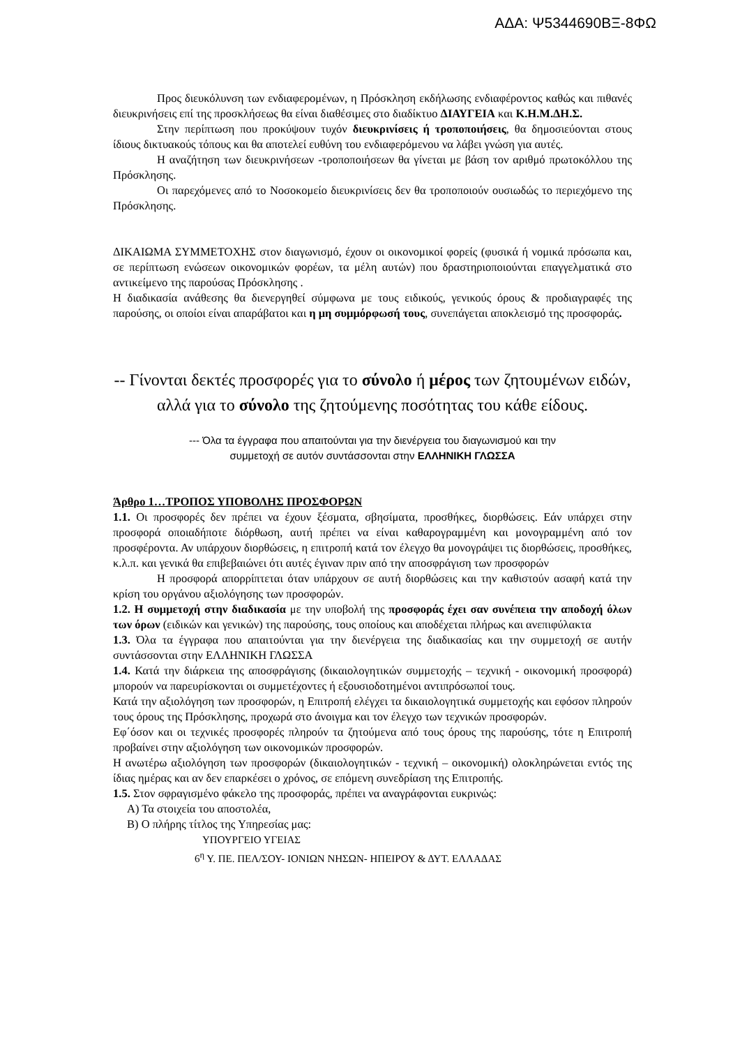ΑΔΑ: Ψ5344690ΒΞ-8ΦΩ
Προς διευκόλυνση των ενδιαφερομένων, η Πρόσκληση εκδήλωσης ενδιαφέροντος καθώς και πιθανές διευκρινήσεις επί της προσκλήσεως θα είναι διαθέσιμες στο διαδίκτυο ΔΙΑΥΓΕΙΑ και Κ.Η.Μ.ΔΗ.Σ.
Στην περίπτωση που προκύψουν τυχόν διευκρινίσεις ή τροποποιήσεις, θα δημοσιεύονται στους ίδιους δικτυακούς τόπους και θα αποτελεί ευθύνη του ενδιαφερόμενου να λάβει γνώση για αυτές.
Η αναζήτηση των διευκρινήσεων -τροποποιήσεων θα γίνεται με βάση τον αριθμό πρωτοκόλλου της Πρόσκλησης.
Οι παρεχόμενες από το Νοσοκομείο διευκρινίσεις δεν θα τροποποιούν ουσιωδώς το περιεχόμενο της Πρόσκλησης.
ΔΙΚΑΙΩΜΑ ΣΥΜΜΕΤΟΧΗΣ στον διαγωνισμό, έχουν οι οικονομικοί φορείς (φυσικά ή νομικά πρόσωπα και, σε περίπτωση ενώσεων οικονομικών φορέων, τα μέλη αυτών) που δραστηριοποιούνται επαγγελματικά στο αντικείμενο της παρούσας Πρόσκλησης .
Η διαδικασία ανάθεσης θα διενεργηθεί σύμφωνα με τους ειδικούς, γενικούς όρους & προδιαγραφές της παρούσης, οι οποίοι είναι απαράβατοι και η μη συμμόρφωσή τους, συνεπάγεται αποκλεισμό της προσφοράς.
-- Γίνονται δεκτές προσφορές για το σύνολο ή μέρος των ζητουμένων ειδών, αλλά για το σύνολο της ζητούμενης ποσότητας του κάθε είδους.
--- Όλα τα έγγραφα που απαιτούνται για την διενέργεια του διαγωνισμού και την
συμμετοχή σε αυτόν συντάσσονται στην ΕΛΛΗΝΙΚΗ ΓΛΩΣΣΑ
Άρθρο 1…ΤΡΟΠΟΣ ΥΠΟΒΟΛΗΣ ΠΡΟΣΦΟΡΩΝ
1.1. Οι προσφορές δεν πρέπει να έχουν ξέσματα, σβησίματα, προσθήκες, διορθώσεις. Εάν υπάρχει στην προσφορά οποιαδήποτε διόρθωση, αυτή πρέπει να είναι καθαρογραμμένη και μονογραμμένη από τον προσφέροντα. Αν υπάρχουν διορθώσεις, η επιτροπή κατά τον έλεγχο θα μονογράψει τις διορθώσεις, προσθήκες, κ.λ.π. και γενικά θα επιβεβαιώνει ότι αυτές έγιναν πριν από την αποσφράγιση των προσφορών
Η προσφορά απορρίπτεται όταν υπάρχουν σε αυτή διορθώσεις και την καθιστούν ασαφή κατά την κρίση του οργάνου αξιολόγησης των προσφορών.
1.2. Η συμμετοχή στην διαδικασία με την υποβολή της προσφοράς έχει σαν συνέπεια την αποδοχή όλων των όρων (ειδικών και γενικών) της παρούσης, τους οποίους και αποδέχεται πλήρως και ανεπιφύλακτα
1.3. Όλα τα έγγραφα που απαιτούνται για την διενέργεια της διαδικασίας και την συμμετοχή σε αυτήν συντάσσονται στην ΕΛΛΗΝΙΚΗ ΓΛΩΣΣΑ
1.4. Κατά την διάρκεια της αποσφράγισης (δικαιολογητικών συμμετοχής – τεχνική - οικονομική προσφορά) μπορούν να παρευρίσκονται οι συμμετέχοντες ή εξουσιοδοτημένοι αντιπρόσωποί τους.
Κατά την αξιολόγηση των προσφορών, η Επιτροπή ελέγχει τα δικαιολογητικά συμμετοχής και εφόσον πληρούν τους όρους της Πρόσκλησης, προχωρά στο άνοιγμα και τον έλεγχο των τεχνικών προσφορών.
Εφ΄όσον και οι τεχνικές προσφορές πληρούν τα ζητούμενα από τους όρους της παρούσης, τότε η Επιτροπή προβαίνει στην αξιολόγηση των οικονομικών προσφορών.
Η ανωτέρω αξιολόγηση των προσφορών (δικαιολογητικών - τεχνική – οικονομική) ολοκληρώνεται εντός της ίδιας ημέρας και αν δεν επαρκέσει ο χρόνος, σε επόμενη συνεδρίαση της Επιτροπής.
1.5. Στον σφραγισμένο φάκελο της προσφοράς, πρέπει να αναγράφονται ευκρινώς:
Α) Τα στοιχεία του αποστολέα,
Β) Ο πλήρης τίτλος της Υπηρεσίας μας:
ΥΠΟΥΡΓΕΙΟ ΥΓΕΙΑΣ
6<sup>η</sup> Υ. ΠΕ. ΠΕΛ/ΣΟΥ- ΙΟΝΙΩΝ ΝΗΣΩΝ- ΗΠΕΙΡΟΥ & ΔΥΤ. ΕΛΛΑΔΑΣ